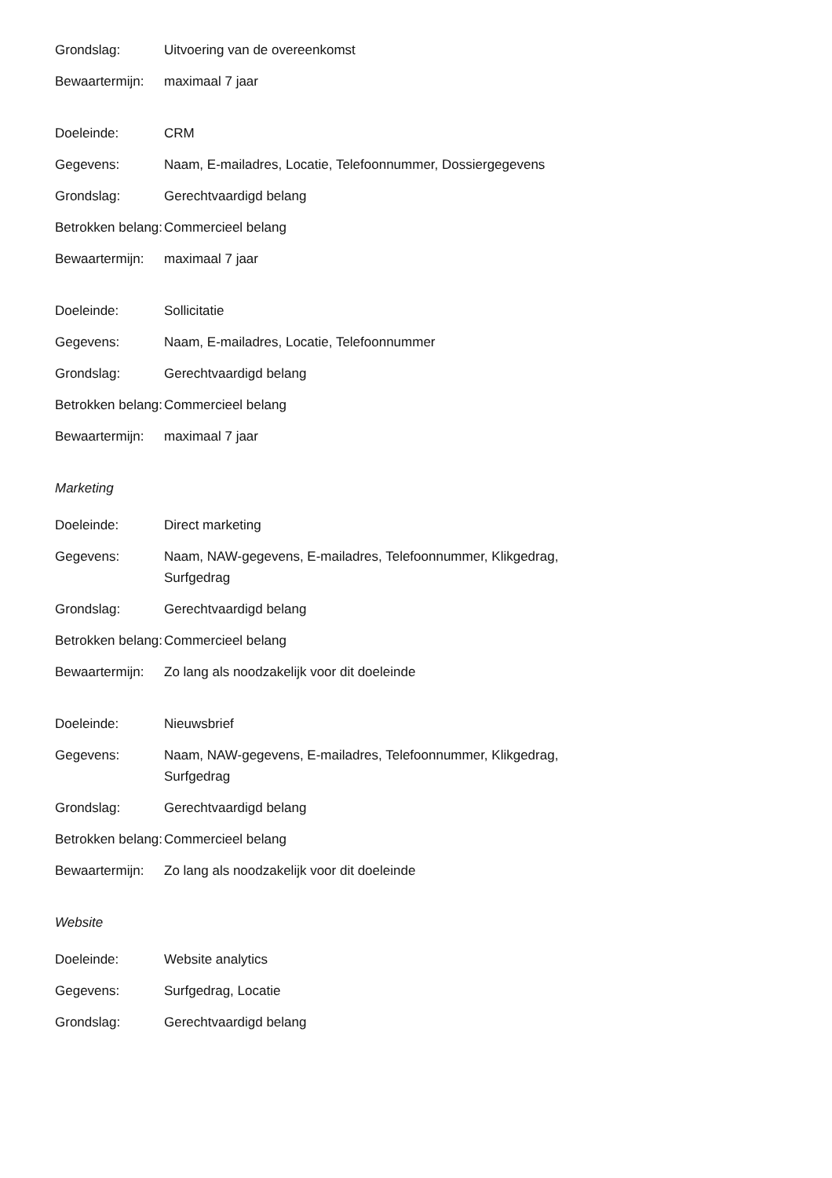| Grondslag: | Uitvoering van de overeenkomst |
| Bewaartermijn: | maximaal 7 jaar |
| Doeleinde: | CRM |
| Gegevens: | Naam, E-mailadres, Locatie, Telefoonnummer, Dossiergegevens |
| Grondslag: | Gerechtvaardigd belang |
| Betrokken belang: | Commercieel belang |
| Bewaartermijn: | maximaal 7 jaar |
| Doeleinde: | Sollicitatie |
| Gegevens: | Naam, E-mailadres, Locatie, Telefoonnummer |
| Grondslag: | Gerechtvaardigd belang |
| Betrokken belang: | Commercieel belang |
| Bewaartermijn: | maximaal 7 jaar |
Marketing
| Doeleinde: | Direct marketing |
| Gegevens: | Naam, NAW-gegevens, E-mailadres, Telefoonnummer, Klikgedrag, Surfgedrag |
| Grondslag: | Gerechtvaardigd belang |
| Betrokken belang: | Commercieel belang |
| Bewaartermijn: | Zo lang als noodzakelijk voor dit doeleinde |
| Doeleinde: | Nieuwsbrief |
| Gegevens: | Naam, NAW-gegevens, E-mailadres, Telefoonnummer, Klikgedrag, Surfgedrag |
| Grondslag: | Gerechtvaardigd belang |
| Betrokken belang: | Commercieel belang |
| Bewaartermijn: | Zo lang als noodzakelijk voor dit doeleinde |
Website
| Doeleinde: | Website analytics |
| Gegevens: | Surfgedrag, Locatie |
| Grondslag: | Gerechtvaardigd belang |